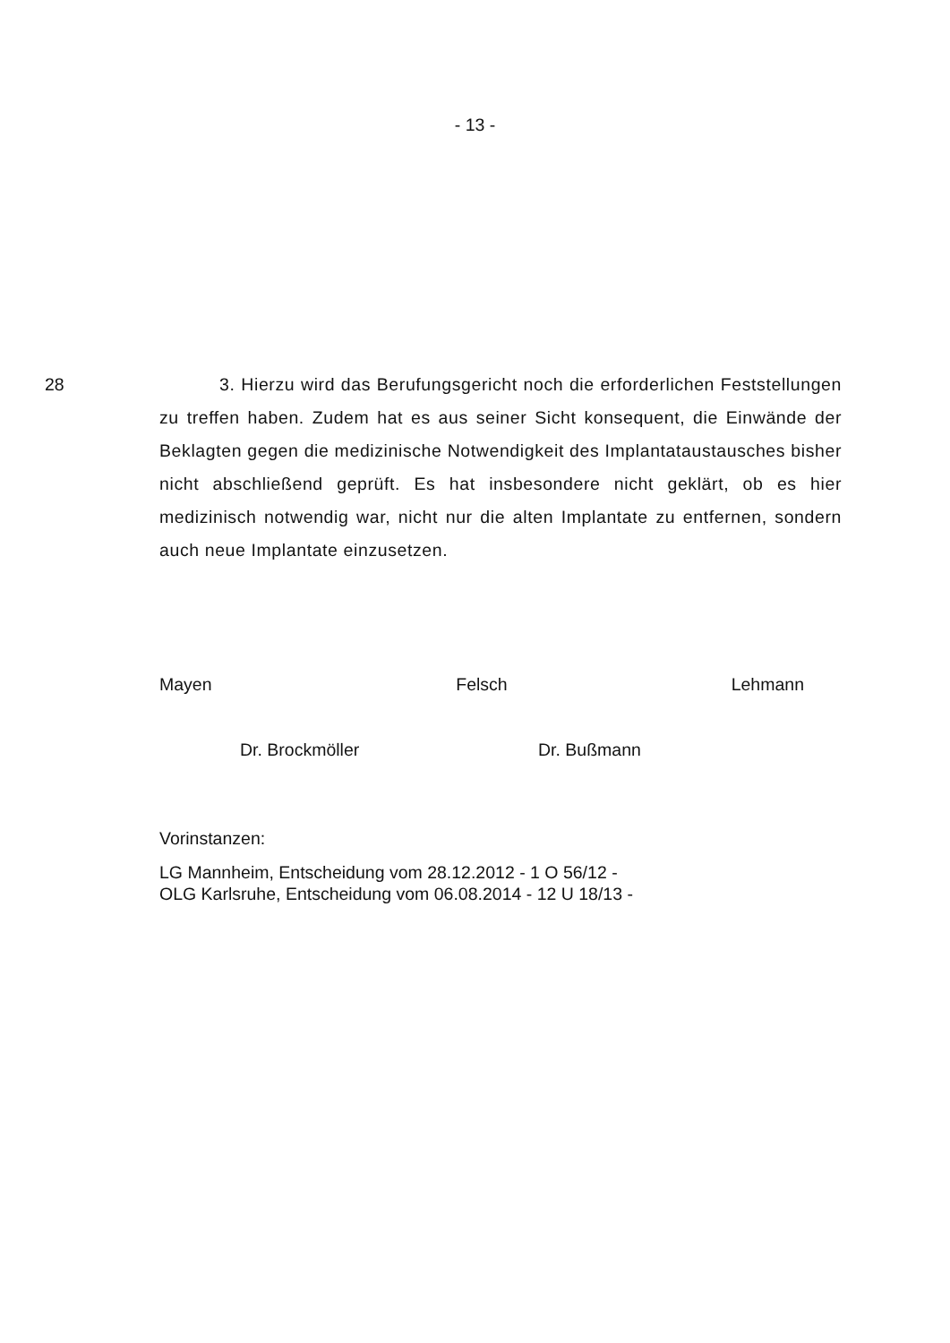- 13 -
28
3. Hierzu wird das Berufungsgericht noch die erforderlichen Feststellungen zu treffen haben. Zudem hat es aus seiner Sicht konsequent, die Einwände der Beklagten gegen die medizinische Notwendigkeit des Implantataustausches bisher nicht abschließend geprüft. Es hat insbesondere nicht geklärt, ob es hier medizinisch notwendig war, nicht nur die alten Implantate zu entfernen, sondern auch neue Implantate einzusetzen.
Mayen Felsch Lehmann
Dr. Brockmöller Dr. Bußmann
Vorinstanzen:
LG Mannheim, Entscheidung vom 28.12.2012 - 1 O 56/12 -
OLG Karlsruhe, Entscheidung vom 06.08.2014 - 12 U 18/13 -